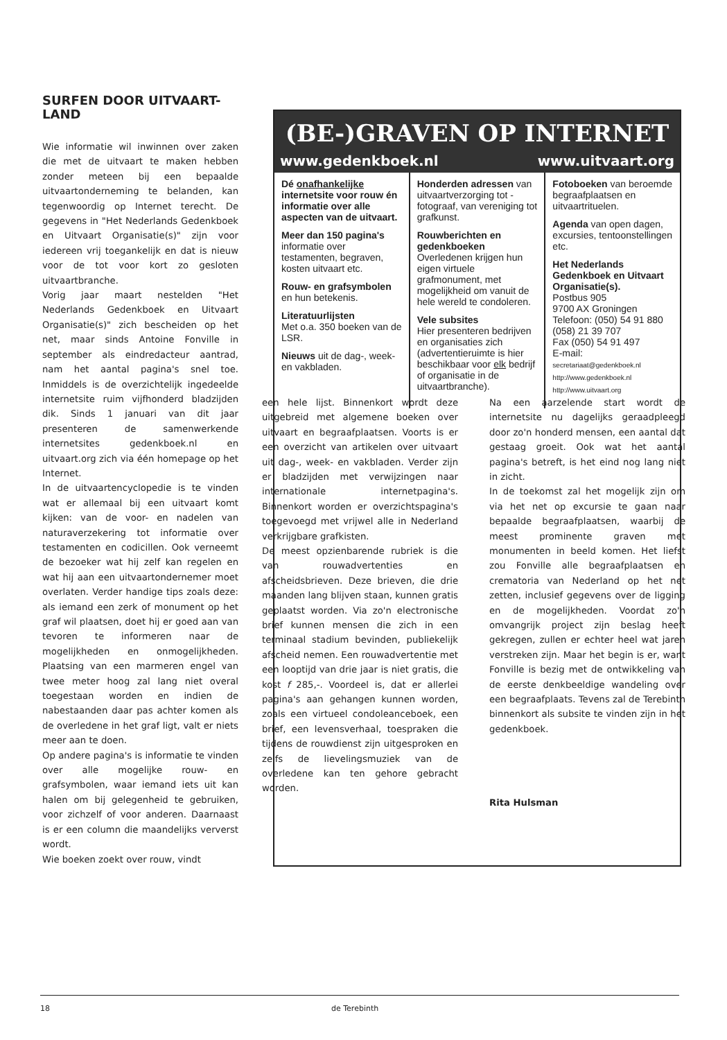SURFEN DOOR UITVAART-
LAND
Wie informatie wil inwinnen over zaken die met de uitvaart te maken hebben zonder meteen bij een bepaalde uitvaartonderneming te belanden, kan tegenwoordig op Internet terecht. De gegevens in "Het Nederlands Gedenkboek en Uitvaart Organisatie(s)" zijn voor iedereen vrij toegankelijk en dat is nieuw voor de tot voor kort zo gesloten uitvaartbranche.
Vorig jaar maart nestelden "Het Nederlands Gedenkboek en Uitvaart Organisatie(s)" zich bescheiden op het net, maar sinds Antoine Fonville in september als eindredacteur aantrad, nam het aantal pagina's snel toe. Inmiddels is de overzichtelijk ingedeelde internetsite ruim vijfhonderd bladzijden dik. Sinds 1 januari van dit jaar presenteren de samenwerkende internetsites gedenkboek.nl en uitvaart.org zich via één homepage op het Internet.
In de uitvaartencyclopedie is te vinden wat er allemaal bij een uitvaart komt kijken: van de voor- en nadelen van naturaverzekering tot informatie over testamenten en codicillen. Ook verneemt de bezoeker wat hij zelf kan regelen en wat hij aan een uitvaartondernemer moet overlaten. Verder handige tips zoals deze: als iemand een zerk of monument op het graf wil plaatsen, doet hij er goed aan van tevoren te informeren naar de mogelijkheden en onmogelijkheden. Plaatsing van een marmeren engel van twee meter hoog zal lang niet overal toegestaan worden en indien de nabestaanden daar pas achter komen als de overledene in het graf ligt, valt er niets meer aan te doen.
Op andere pagina's is informatie te vinden over alle mogelijke rouw- en grafsymbolen, waar iemand iets uit kan halen om bij gelegenheid te gebruiken, voor zichzelf of voor anderen. Daarnaast is er een column die maandelijks ververst wordt.
Wie boeken zoekt over rouw, vindt
(BE-)GRAVEN OP INTERNET
www.gedenkboek.nl www.uitvaart.org
Dé onafhankelijke internetsite voor rouw én informatie over alle aspecten van de uitvaart.
Meer dan 150 pagina's informatie over testamenten, begraven, kosten uitvaart etc.
Rouw- en grafsymbolen en hun betekenis.
Literatuurlijsten
Met o.a. 350 boeken van de LSR.
Nieuws uit de dag-, week- en vakbladen.
Honderden adressen van uitvaartverzorging tot -fotograaf, van vereniging tot grafkunst.
Rouwberichten en gedenkboeken
Overledenen krijgen hun eigen virtuele grafmonument, met mogelijkheid om vanuit de hele wereld te condoleren.
Vele subsites
Hier presenteren bedrijven en organisaties zich (advertentieruimte is hier beschikbaar voor elk bedrijf of organisatie in de uitvaartbranche).
Fotoboeken van beroemde begraafplaatsen en uitvaartrituelen.
Agenda van open dagen, excursies, tentoonstellingen etc.
Het Nederlands Gedenkboek en Uitvaart Organisatie(s).
Postbus 905
9700 AX Groningen
Telefoon: (050) 54 91 880
(058) 21 39 707
Fax (050) 54 91 497
E-mail:
secretariaat@gedenkboek.nl
http://www.gedenkboek.nl
http://www.uitvaart.org
een hele lijst. Binnenkort wordt deze uitgebreid met algemene boeken over uitvaart en begraafplaatsen. Voorts is er een overzicht van artikelen over uitvaart uit dag-, week- en vakbladen. Verder zijn er bladzijden met verwijzingen naar internationale internetpagina's. Binnenkort worden er overzichtspagina's toegevoegd met vrijwel alle in Nederland verkrijgbare grafkisten.
De meest opzienbarende rubriek is die van rouwadvertenties en afscheidsbrieven. Deze brieven, die drie maanden lang blijven staan, kunnen gratis geplaatst worden. Via zo'n electronische brief kunnen mensen die zich in een terminaal stadium bevinden, publiekelijk afscheid nemen. Een rouwadvertentie met een looptijd van drie jaar is niet gratis, die kost f 285,-. Voordeel is, dat er allerlei pagina's aan gehangen kunnen worden, zoals een virtueel condoleanceboek, een brief, een levensverhaal, toespraken die tijdens de rouwdienst zijn uitgesproken en zelfs de lievelingsmuziek van de overledene kan ten gehore gebracht worden.
Na een aarzelende start wordt de internetsite nu dagelijks geraadpleegd door zo'n honderd mensen, een aantal dat gestaag groeit. Ook wat het aantal pagina's betreft, is het eind nog lang niet in zicht.
In de toekomst zal het mogelijk zijn om via het net op excursie te gaan naar bepaalde begraafplaatsen, waarbij de meest prominente graven met monumenten in beeld komen. Het liefst zou Fonville alle begraafplaatsen en crematoria van Nederland op het net zetten, inclusief gegevens over de ligging en de mogelijkheden. Voordat zo'n omvangrijk project zijn beslag heeft gekregen, zullen er echter heel wat jaren verstreken zijn. Maar het begin is er, want Fonville is bezig met de ontwikkeling van de eerste denkbeeldige wandeling over een begraafplaats. Tevens zal de Terebinth binnenkort als subsite te vinden zijn in het gedenkboek.
Rita Hulsman
18 de Terebinth